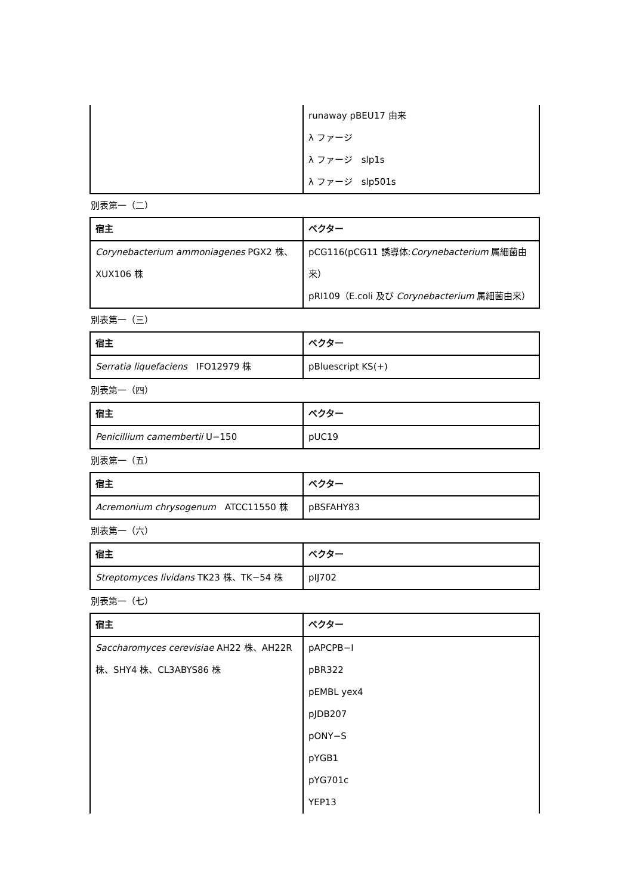| | runaway pBEU17 由来 λ ファージ λ ファージ slp1s λ ファージ slp501s |
別表第一（二）
| 宿主 | ベクター |
| --- | --- |
| Corynebacterium ammoniagenes PGX2 株、XUX106 株 | pCG116(pCG11 誘導体: Corynebacterium 属細菌由来） pRI109（E.coli 及び Corynebacterium 属細菌由来） |
別表第一（三）
| 宿主 | ベクター |
| --- | --- |
| Serratia liquefaciens IFO12979 株 | pBluescript KS(+) |
別表第一（四）
| 宿主 | ベクター |
| --- | --- |
| Penicillium camembertii U−150 | pUC19 |
別表第一（五）
| 宿主 | ベクター |
| --- | --- |
| Acremonium chrysogenum ATCC11550 株 | pBSFAHY83 |
別表第一（六）
| 宿主 | ベクター |
| --- | --- |
| Streptomyces lividans TK23 株、TK−54 株 | pIJ702 |
別表第一（七）
| 宿主 | ベクター |
| --- | --- |
| Saccharomyces cerevisiae AH22 株、AH22R 株、SHY4 株、CL3ABYS86 株 | pAPCPB−Ⅰ pBR322 pEMBL yex4 pJDB207 pONY−S pYGB1 pYG701c YEP13 |